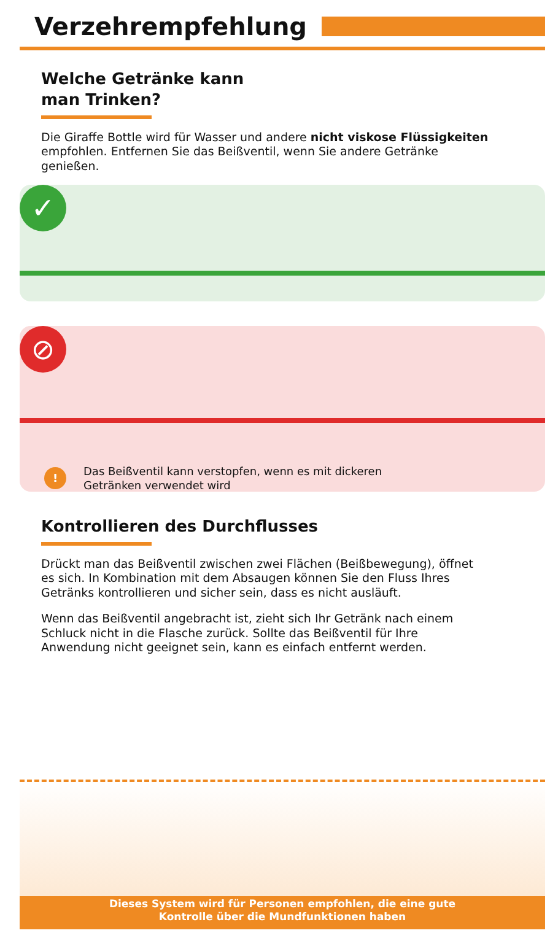Verzehrempfehlung
Welche Getränke kann
man Trinken?
Die Giraffe Bottle wird für Wasser und andere nicht viskose Flüssigkeiten empfohlen. Entfernen Sie das Beißventil, wenn Sie andere Getränke genießen.
✓
⊘
! Das Beißventil kann verstopfen, wenn es mit dickeren
Getränken verwendet wird
Kontrollieren des Durchflusses
Drückt man das Beißventil zwischen zwei Flächen (Beißbewegung), öffnet es sich. In Kombination mit dem Absaugen können Sie den Fluss Ihres Getränks kontrollieren und sicher sein, dass es nicht ausläuft.
Wenn das Beißventil angebracht ist, zieht sich Ihr Getränk nach einem Schluck nicht in die Flasche zurück. Sollte das Beißventil für Ihre Anwendung nicht geeignet sein, kann es einfach entfernt werden.
Dieses System wird für Personen empfohlen, die eine gute
Kontrolle über die Mundfunktionen haben